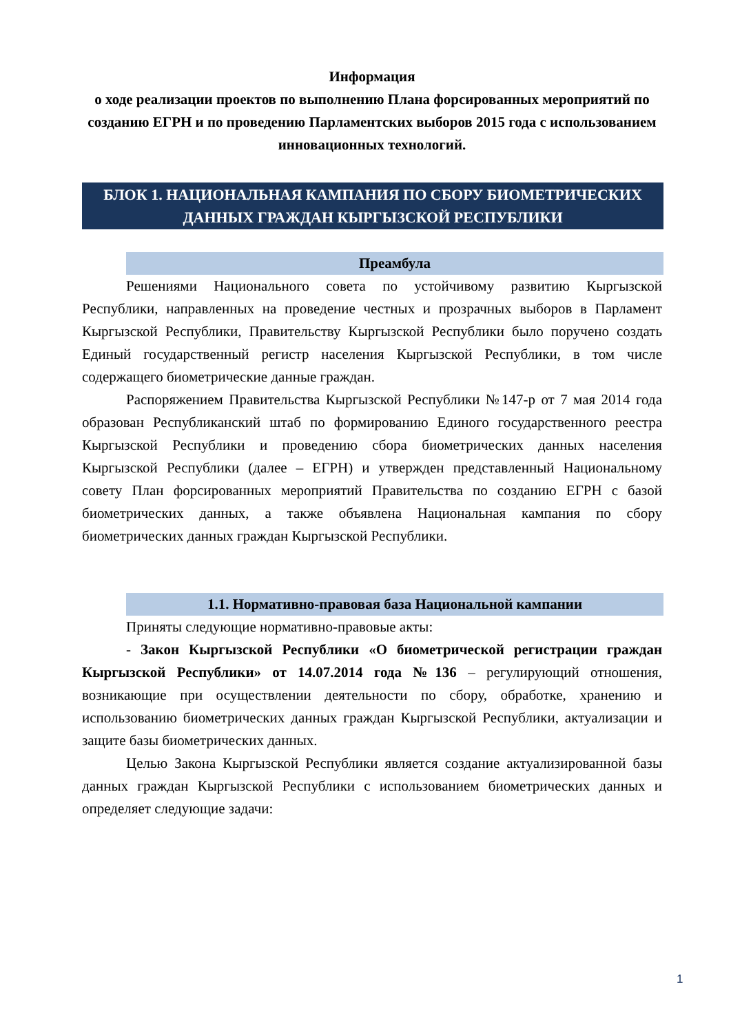Информация
о ходе реализации проектов по выполнению Плана форсированных мероприятий по созданию ЕГРН и по проведению Парламентских выборов 2015 года с использованием инновационных технологий.
БЛОК 1. НАЦИОНАЛЬНАЯ КАМПАНИЯ ПО СБОРУ БИОМЕТРИЧЕСКИХ ДАННЫХ ГРАЖДАН КЫРГЫЗСКОЙ РЕСПУБЛИКИ
Преамбула
Решениями Национального совета по устойчивому развитию Кыргызской Республики, направленных на проведение честных и прозрачных выборов в Парламент Кыргызской Республики, Правительству Кыргызской Республики было поручено создать Единый государственный регистр населения Кыргызской Республики, в том числе содержащего биометрические данные граждан.
Распоряжением Правительства Кыргызской Республики №147-р от 7 мая 2014 года образован Республиканский штаб по формированию Единого государственного реестра Кыргызской Республики и проведению сбора биометрических данных населения Кыргызской Республики (далее – ЕГРН) и утвержден представленный Национальному совету План форсированных мероприятий Правительства по созданию ЕГРН с базой биометрических данных, а также объявлена Национальная кампания по сбору биометрических данных граждан Кыргызской Республики.
1.1. Нормативно-правовая база Национальной кампании
Приняты следующие нормативно-правовые акты:
- Закон Кыргызской Республики «О биометрической регистрации граждан Кыргызской Республики» от 14.07.2014 года №136 – регулирующий отношения, возникающие при осуществлении деятельности по сбору, обработке, хранению и использованию биометрических данных граждан Кыргызской Республики, актуализации и защите базы биометрических данных.
Целью Закона Кыргызской Республики является создание актуализированной базы данных граждан Кыргызской Республики с использованием биометрических данных и определяет следующие задачи:
1